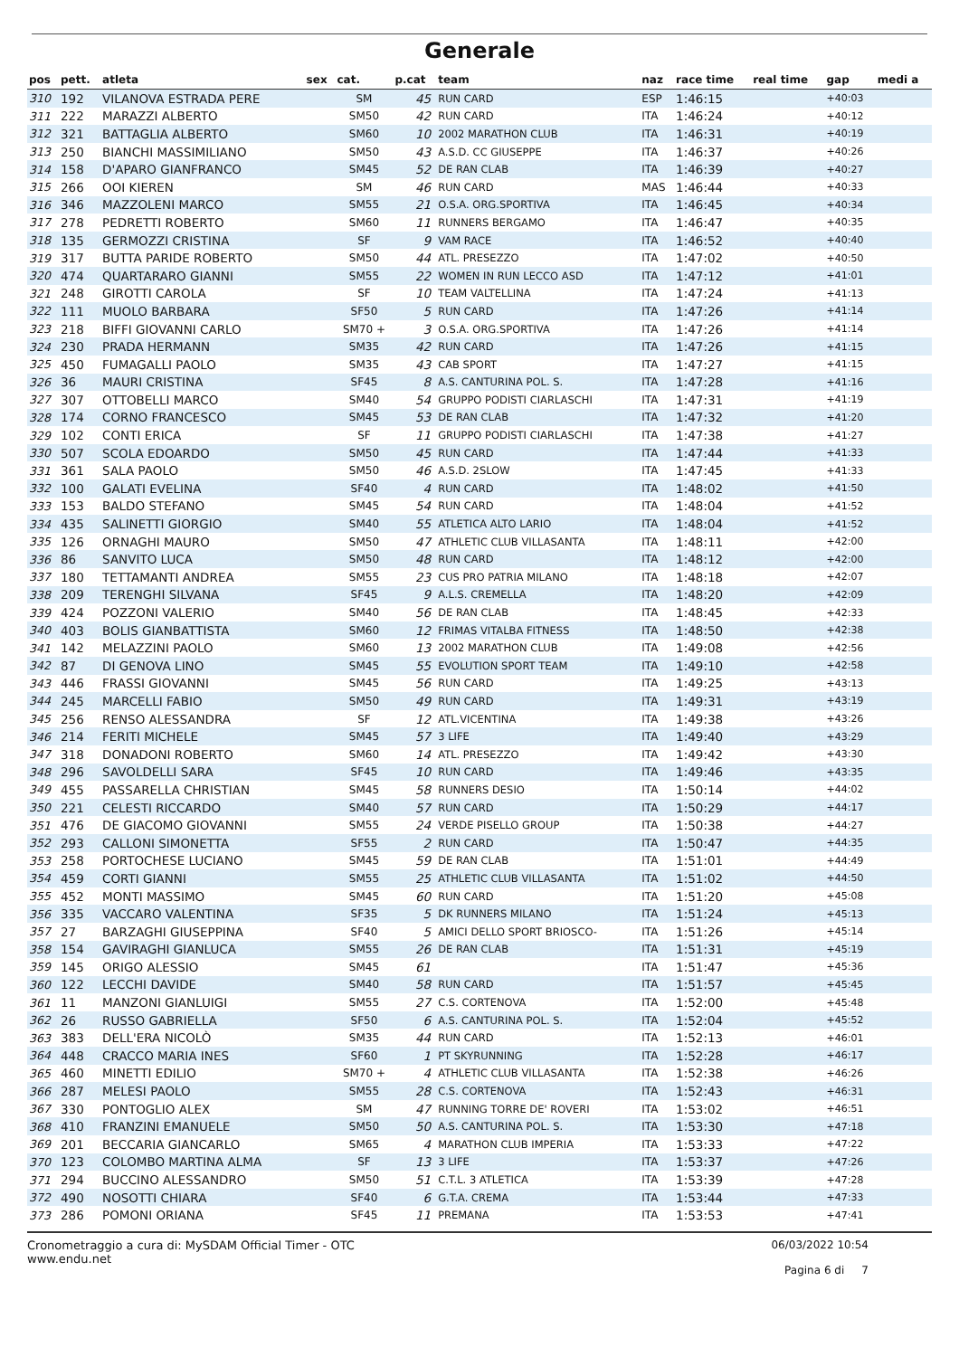Generale
| pos | pett. | atleta | sex | cat. | p.cat | team | naz | race time | real time | gap | medi a |
| --- | --- | --- | --- | --- | --- | --- | --- | --- | --- | --- | --- |
| 310 | 192 | VILANOVA ESTRADA PERE | | SM | 45 | RUN CARD | ESP | 1:46:15 | | +40:03 | |
| 311 | 222 | MARAZZI ALBERTO | | SM50 | 42 | RUN CARD | ITA | 1:46:24 | | +40:12 | |
| 312 | 321 | BATTAGLIA ALBERTO | | SM60 | 10 | 2002 MARATHON CLUB | ITA | 1:46:31 | | +40:19 | |
| 313 | 250 | BIANCHI MASSIMILIANO | | SM50 | 43 | A.S.D. CC GIUSEPPE | ITA | 1:46:37 | | +40:26 | |
| 314 | 158 | D'APARO GIANFRANCO | | SM45 | 52 | DE RAN CLAB | ITA | 1:46:39 | | +40:27 | |
| 315 | 266 | OOI KIEREN | | SM | 46 | RUN CARD | MAS | 1:46:44 | | +40:33 | |
| 316 | 346 | MAZZOLENI MARCO | | SM55 | 21 | O.S.A. ORG.SPORTIVA | ITA | 1:46:45 | | +40:34 | |
| 317 | 278 | PEDRETTI ROBERTO | | SM60 | 11 | RUNNERS BERGAMO | ITA | 1:46:47 | | +40:35 | |
| 318 | 135 | GERMOZZI CRISTINA | | SF | 9 | VAM RACE | ITA | 1:46:52 | | +40:40 | |
| 319 | 317 | BUTTA PARIDE ROBERTO | | SM50 | 44 | ATL. PRESEZZO | ITA | 1:47:02 | | +40:50 | |
| 320 | 474 | QUARTARARO GIANNI | | SM55 | 22 | WOMEN IN RUN LECCO ASD | ITA | 1:47:12 | | +41:01 | |
| 321 | 248 | GIROTTI CAROLA | | SF | 10 | TEAM VALTELLINA | ITA | 1:47:24 | | +41:13 | |
| 322 | 111 | MUOLO BARBARA | | SF50 | 5 | RUN CARD | ITA | 1:47:26 | | +41:14 | |
| 323 | 218 | BIFFI GIOVANNI CARLO | | SM70 + | 3 | O.S.A. ORG.SPORTIVA | ITA | 1:47:26 | | +41:14 | |
| 324 | 230 | PRADA HERMANN | | SM35 | 42 | RUN CARD | ITA | 1:47:26 | | +41:15 | |
| 325 | 450 | FUMAGALLI PAOLO | | SM35 | 43 | CAB SPORT | ITA | 1:47:27 | | +41:15 | |
| 326 | 36 | MAURI CRISTINA | | SF45 | 8 | A.S. CANTURINA POL. S. | ITA | 1:47:28 | | +41:16 | |
| 327 | 307 | OTTOBELLI MARCO | | SM40 | 54 | GRUPPO PODISTI CIARLASCHI | ITA | 1:47:31 | | +41:19 | |
| 328 | 174 | CORNO FRANCESCO | | SM45 | 53 | DE RAN CLAB | ITA | 1:47:32 | | +41:20 | |
| 329 | 102 | CONTI ERICA | | SF | 11 | GRUPPO PODISTI CIARLASCHI | ITA | 1:47:38 | | +41:27 | |
| 330 | 507 | SCOLA EDOARDO | | SM50 | 45 | RUN CARD | ITA | 1:47:44 | | +41:33 | |
| 331 | 361 | SALA PAOLO | | SM50 | 46 | A.S.D. 2SLOW | ITA | 1:47:45 | | +41:33 | |
| 332 | 100 | GALATI EVELINA | | SF40 | 4 | RUN CARD | ITA | 1:48:02 | | +41:50 | |
| 333 | 153 | BALDO STEFANO | | SM45 | 54 | RUN CARD | ITA | 1:48:04 | | +41:52 | |
| 334 | 435 | SALINETTI GIORGIO | | SM40 | 55 | ATLETICA ALTO LARIO | ITA | 1:48:04 | | +41:52 | |
| 335 | 126 | ORNAGHI MAURO | | SM50 | 47 | ATHLETIC CLUB VILLASANTA | ITA | 1:48:11 | | +42:00 | |
| 336 | 86 | SANVITO LUCA | | SM50 | 48 | RUN CARD | ITA | 1:48:12 | | +42:00 | |
| 337 | 180 | TETTAMANTI ANDREA | | SM55 | 23 | CUS PRO PATRIA MILANO | ITA | 1:48:18 | | +42:07 | |
| 338 | 209 | TERENGHI SILVANA | | SF45 | 9 | A.L.S. CREMELLA | ITA | 1:48:20 | | +42:09 | |
| 339 | 424 | POZZONI VALERIO | | SM40 | 56 | DE RAN CLAB | ITA | 1:48:45 | | +42:33 | |
| 340 | 403 | BOLIS GIANBATTISTA | | SM60 | 12 | FRIMAS VITALBA FITNESS | ITA | 1:48:50 | | +42:38 | |
| 341 | 142 | MELAZZINI PAOLO | | SM60 | 13 | 2002 MARATHON CLUB | ITA | 1:49:08 | | +42:56 | |
| 342 | 87 | DI GENOVA LINO | | SM45 | 55 | EVOLUTION SPORT TEAM | ITA | 1:49:10 | | +42:58 | |
| 343 | 446 | FRASSI GIOVANNI | | SM45 | 56 | RUN CARD | ITA | 1:49:25 | | +43:13 | |
| 344 | 245 | MARCELLI FABIO | | SM50 | 49 | RUN CARD | ITA | 1:49:31 | | +43:19 | |
| 345 | 256 | RENSO ALESSANDRA | | SF | 12 | ATL.VICENTINA | ITA | 1:49:38 | | +43:26 | |
| 346 | 214 | FERITI MICHELE | | SM45 | 57 | 3 LIFE | ITA | 1:49:40 | | +43:29 | |
| 347 | 318 | DONADONI ROBERTO | | SM60 | 14 | ATL. PRESEZZO | ITA | 1:49:42 | | +43:30 | |
| 348 | 296 | SAVOLDELLI SARA | | SF45 | 10 | RUN CARD | ITA | 1:49:46 | | +43:35 | |
| 349 | 455 | PASSARELLA CHRISTIAN | | SM45 | 58 | RUNNERS DESIO | ITA | 1:50:14 | | +44:02 | |
| 350 | 221 | CELESTI RICCARDO | | SM40 | 57 | RUN CARD | ITA | 1:50:29 | | +44:17 | |
| 351 | 476 | DE GIACOMO GIOVANNI | | SM55 | 24 | VERDE PISELLO GROUP | ITA | 1:50:38 | | +44:27 | |
| 352 | 293 | CALLONI SIMONETTA | | SF55 | 2 | RUN CARD | ITA | 1:50:47 | | +44:35 | |
| 353 | 258 | PORTOCHESE LUCIANO | | SM45 | 59 | DE RAN CLAB | ITA | 1:51:01 | | +44:49 | |
| 354 | 459 | CORTI GIANNI | | SM55 | 25 | ATHLETIC CLUB VILLASANTA | ITA | 1:51:02 | | +44:50 | |
| 355 | 452 | MONTI MASSIMO | | SM45 | 60 | RUN CARD | ITA | 1:51:20 | | +45:08 | |
| 356 | 335 | VACCARO VALENTINA | | SF35 | 5 | DK RUNNERS MILANO | ITA | 1:51:24 | | +45:13 | |
| 357 | 27 | BARZAGHI GIUSEPPINA | | SF40 | 5 | AMICI DELLO SPORT BRIOSCO- | ITA | 1:51:26 | | +45:14 | |
| 358 | 154 | GAVIRAGHI GIANLUCA | | SM55 | 26 | DE RAN CLAB | ITA | 1:51:31 | | +45:19 | |
| 359 | 145 | ORIGO ALESSIO | | SM45 | 61 | | ITA | 1:51:47 | | +45:36 | |
| 360 | 122 | LECCHI DAVIDE | | SM40 | 58 | RUN CARD | ITA | 1:51:57 | | +45:45 | |
| 361 | 11 | MANZONI GIANLUIGI | | SM55 | 27 | C.S. CORTENOVA | ITA | 1:52:00 | | +45:48 | |
| 362 | 26 | RUSSO GABRIELLA | | SF50 | 6 | A.S. CANTURINA POL. S. | ITA | 1:52:04 | | +45:52 | |
| 363 | 383 | DELL'ERA NICOLÒ | | SM35 | 44 | RUN CARD | ITA | 1:52:13 | | +46:01 | |
| 364 | 448 | CRACCO MARIA INES | | SF60 | 1 | PT SKYRUNNING | ITA | 1:52:28 | | +46:17 | |
| 365 | 460 | MINETTI EDILIO | | SM70 + | 4 | ATHLETIC CLUB VILLASANTA | ITA | 1:52:38 | | +46:26 | |
| 366 | 287 | MELESI PAOLO | | SM55 | 28 | C.S. CORTENOVA | ITA | 1:52:43 | | +46:31 | |
| 367 | 330 | PONTOGLIO ALEX | | SM | 47 | RUNNING TORRE DE' ROVERI | ITA | 1:53:02 | | +46:51 | |
| 368 | 410 | FRANZINI EMANUELE | | SM50 | 50 | A.S. CANTURINA POL. S. | ITA | 1:53:30 | | +47:18 | |
| 369 | 201 | BECCARIA GIANCARLO | | SM65 | 4 | MARATHON CLUB IMPERIA | ITA | 1:53:33 | | +47:22 | |
| 370 | 123 | COLOMBO MARTINA ALMA | | SF | 13 | 3 LIFE | ITA | 1:53:37 | | +47:26 | |
| 371 | 294 | BUCCINO ALESSANDRO | | SM50 | 51 | C.T.L. 3 ATLETICA | ITA | 1:53:39 | | +47:28 | |
| 372 | 490 | NOSOTTI CHIARA | | SF40 | 6 | G.T.A. CREMA | ITA | 1:53:44 | | +47:33 | |
| 373 | 286 | POMONI ORIANA | | SF45 | 11 | PREMANA | ITA | 1:53:53 | | +47:41 | |
Cronometraggio a cura di: MySDAM Official Timer - OTC
www.endu.net
06/03/2022 10:54
Pagina 6 di 7